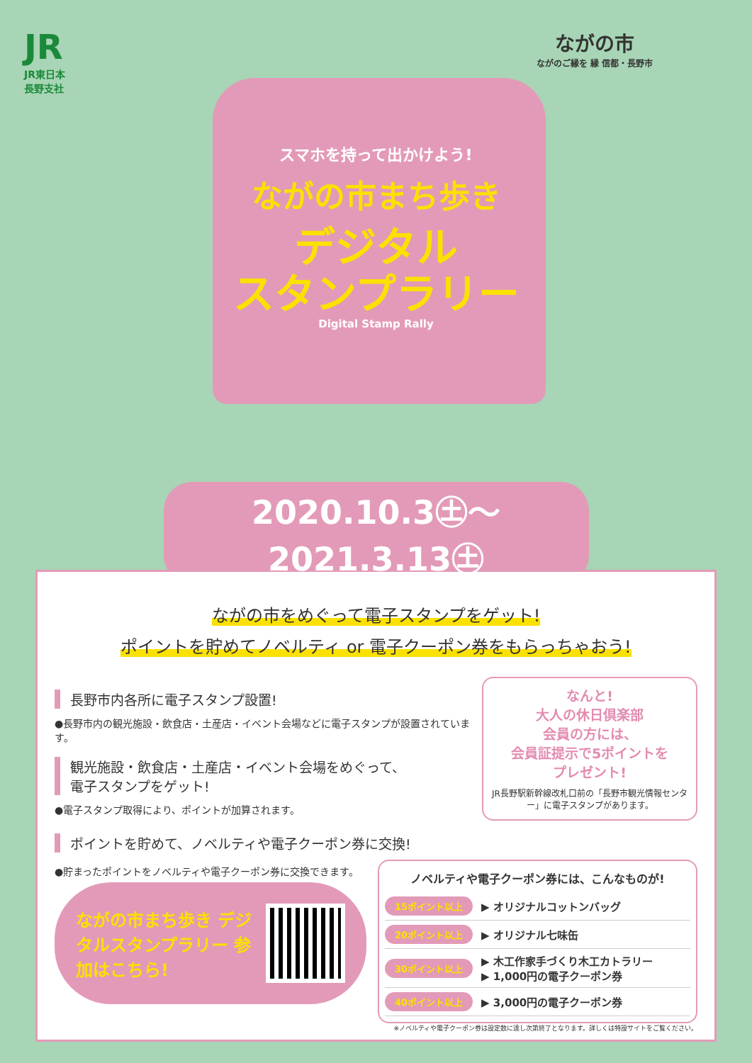JR
JR東日本
長野支社
ながの市
ながのご縁を 縁 信都・長野市
スマホを持って出かけよう!
ながの市まち歩き
デジタル
スタンプラリー
Digital Stamp Rally
2020.10.3㊏～2021.3.13㊏
ながの市をめぐって電子スタンプをゲット!
ポイントを貯めてノベルティ or 電子クーポン券をもらっちゃおう!
長野市内各所に電子スタンプ設置!
●長野市内の観光施設・飲食店・土産店・イベント会場などに電子スタンプが設置されています。
観光施設・飲食店・土産店・イベント会場をめぐって、
電子スタンプをゲット!
●電子スタンプ取得により、ポイントが加算されます。
なんと!
大人の休日倶楽部
会員の方には、
会員証提示で5ポイントを
プレゼント!
JR長野駅新幹線改札口前の「長野市観光情報センター」に電子スタンプがあります。
ポイントを貯めて、ノベルティや電子クーポン券に交換!
●貯まったポイントをノベルティや電子クーポン券に交換できます。
ながの市まち歩き デジタルスタンプラリー 参加はこちら!
ノベルティや電子クーポン券には、こんなものが!
15ポイント以上 ▶ オリジナルコットンバッグ
20ポイント以上 ▶ オリジナル七味缶
30ポイント以上 ▶ 木工作家手づくり木工カトラリー
▶ 1,000円の電子クーポン券
40ポイント以上 ▶ 3,000円の電子クーポン券
※ノベルティや電子クーポン券は設定数に達し次第終了となります。詳しくは特設サイトをご覧ください。